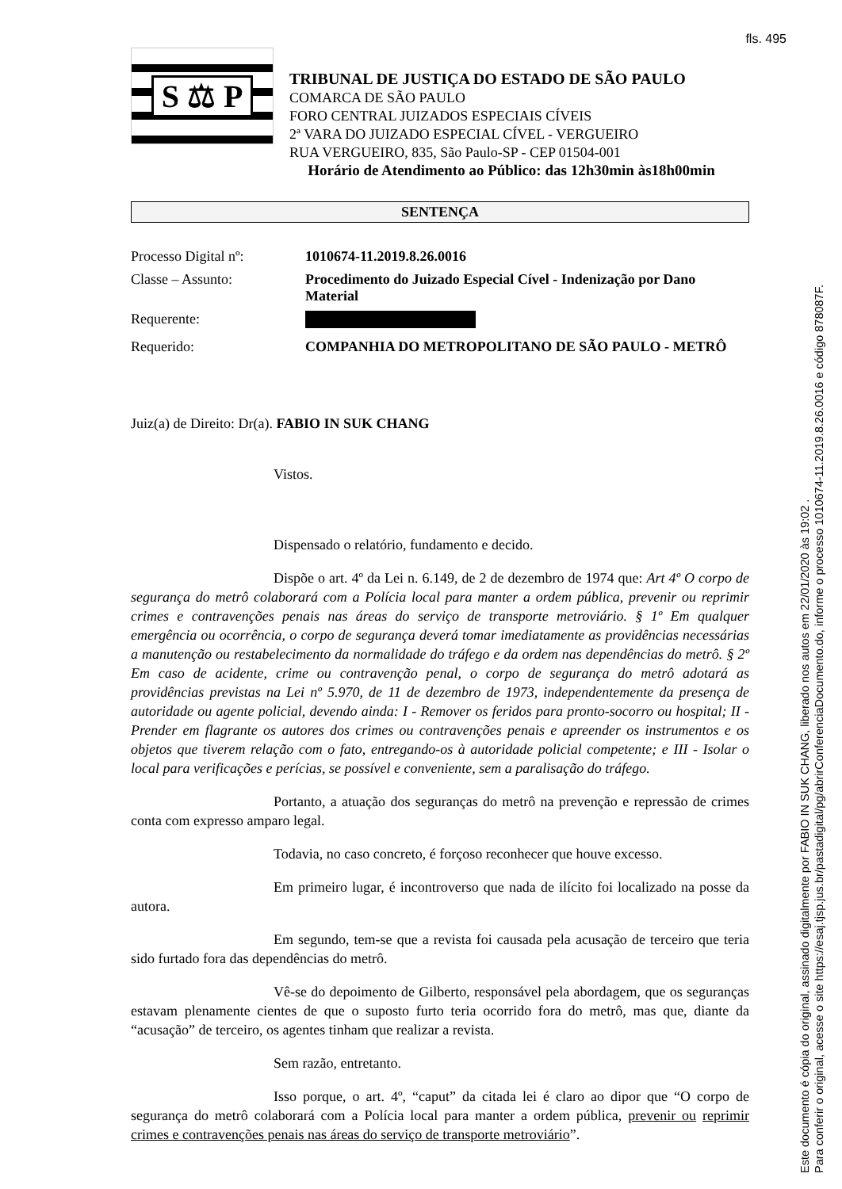fls. 495
S ⚖ P
TRIBUNAL DE JUSTIÇA DO ESTADO DE SÃO PAULO
COMARCA DE SÃO PAULO
FORO CENTRAL JUIZADOS ESPECIAIS CÍVEIS
2ª VARA DO JUIZADO ESPECIAL CÍVEL - VERGUEIRO
RUA VERGUEIRO, 835, São Paulo-SP - CEP 01504-001
Horário de Atendimento ao Público: das 12h30min às18h00min
SENTENÇA
| Processo Digital nº: | 1010674-11.2019.8.26.0016 |
| Classe – Assunto: | Procedimento do Juizado Especial Cível - Indenização por Dano Material |
| Requerente: | |
| Requerido: | COMPANHIA DO METROPOLITANO DE SÃO PAULO - METRÔ |
Juiz(a) de Direito: Dr(a). FABIO IN SUK CHANG
Vistos.
Dispensado o relatório, fundamento e decido.
Dispõe o art. 4º da Lei n. 6.149, de 2 de dezembro de 1974 que: Art 4º O corpo de segurança do metrô colaborará com a Polícia local para manter a ordem pública, prevenir ou reprimir crimes e contravenções penais nas áreas do serviço de transporte metroviário. § 1º Em qualquer emergência ou ocorrência, o corpo de segurança deverá tomar imediatamente as providências necessárias a manutenção ou restabelecimento da normalidade do tráfego e da ordem nas dependências do metrô. § 2º Em caso de acidente, crime ou contravenção penal, o corpo de segurança do metrô adotará as providências previstas na Lei nº 5.970, de 11 de dezembro de 1973, independentemente da presença de autoridade ou agente policial, devendo ainda: I - Remover os feridos para pronto-socorro ou hospital; II - Prender em flagrante os autores dos crimes ou contravenções penais e apreender os instrumentos e os objetos que tiverem relação com o fato, entregando-os à autoridade policial competente; e III - Isolar o local para verificações e perícias, se possível e conveniente, sem a paralisação do tráfego.
Portanto, a atuação dos seguranças do metrô na prevenção e repressão de crimes conta com expresso amparo legal.
Todavia, no caso concreto, é forçoso reconhecer que houve excesso.
Em primeiro lugar, é incontroverso que nada de ilícito foi localizado na posse da autora.
Em segundo, tem-se que a revista foi causada pela acusação de terceiro que teria sido furtado fora das dependências do metrô.
Vê-se do depoimento de Gilberto, responsável pela abordagem, que os seguranças estavam plenamente cientes de que o suposto furto teria ocorrido fora do metrô, mas que, diante da “acusação” de terceiro, os agentes tinham que realizar a revista.
Sem razão, entretanto.
Isso porque, o art. 4º, “caput” da citada lei é claro ao dipor que “O corpo de segurança do metrô colaborará com a Polícia local para manter a ordem pública, prevenir ou reprimir crimes e contravenções penais nas áreas do serviço de transporte metroviário”.
Este documento é cópia do original, assinado digitalmente por FABIO IN SUK CHANG, liberado nos autos em 22/01/2020 às 19:02 .
Para conferir o original, acesse o site https://esaj.tjsp.jus.br/pastadigital/pg/abrirConferenciaDocumento.do, informe o processo 1010674-11.2019.8.26.0016 e código 878087F.